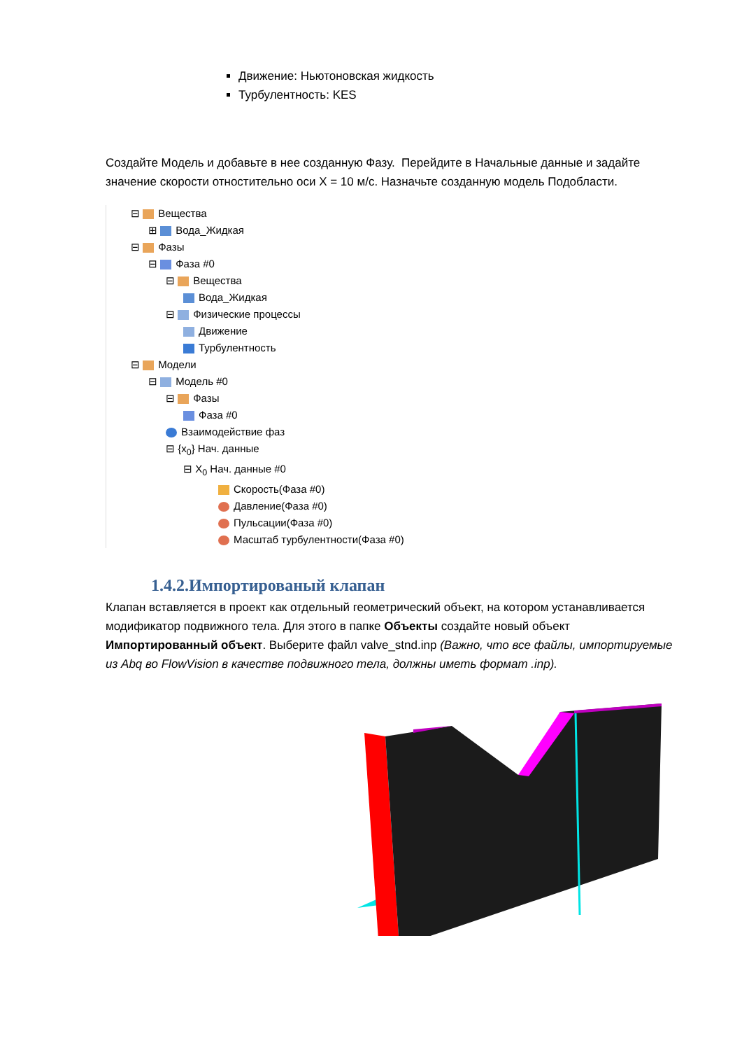Движение: Ньютоновская жидкость
Турбулентность: KES
Создайте Модель и добавьте в нее созданную Фазу. Перейдите в Начальные данные и задайте значение скорости отностительно оси X = 10 м/с. Назначьте созданную модель Подобласти.
⊟ Вещества
⊞ Вода_Жидкая
⊟ Фазы
⊟ Фаза #0
⊟ Вещества
Вода_Жидкая
⊟ Физические процессы
Движение
Турбулентность
⊟ Модели
⊟ Модель #0
⊟ Фазы
Фаза #0
Взаимодействие фаз
⊟ {x<sub>0</sub>} Нач. данные
⊟ X<sub>0</sub> Нач. данные #0
Скорость(Фаза #0)
Давление(Фаза #0)
Пульсации(Фаза #0)
Масштаб турбулентности(Фаза #0)
1.4.2.Импортированый клапан
Клапан вставляется в проект как отдельный геометрический объект, на котором устанавливается модификатор подвижного тела. Для этого в папке Объекты создайте новый объект Импортированный объект. Выберите файл valve_stnd.inp (Важно, что все файлы, импортируемые из Abq во FlowVision в качестве подвижного тела, должны иметь формат .inp).